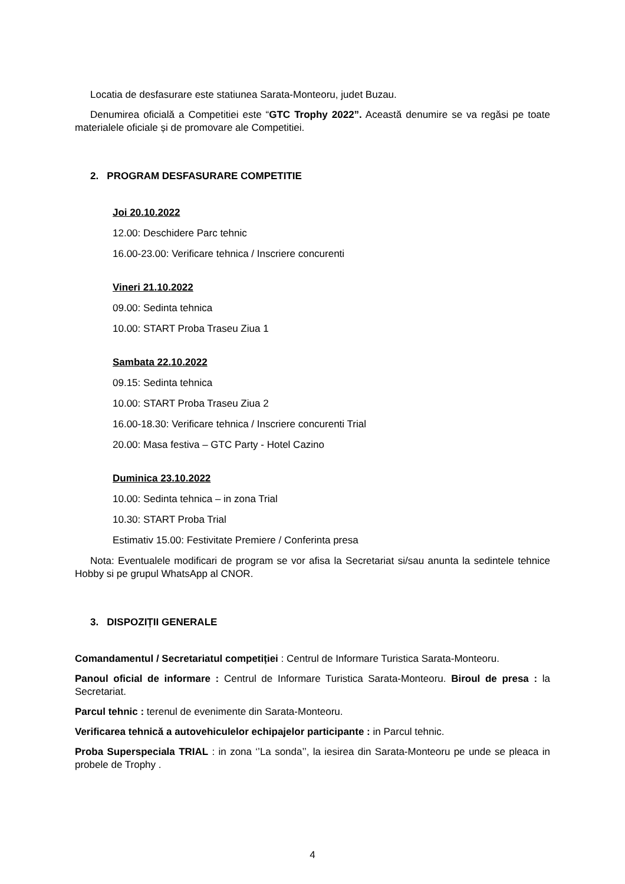Locatia de desfasurare este statiunea Sarata-Monteoru, judet Buzau.
Denumirea oficială a Competitiei este “GTC Trophy 2022”. Această denumire se va regăsi pe toate materialele oficiale și de promovare ale Competitiei.
2. PROGRAM DESFASURARE COMPETITIE
Joi 20.10.2022
12.00: Deschidere Parc tehnic
16.00-23.00: Verificare tehnica / Inscriere concurenti
Vineri 21.10.2022
09.00: Sedinta tehnica
10.00: START Proba Traseu Ziua 1
Sambata 22.10.2022
09.15: Sedinta tehnica
10.00: START Proba Traseu Ziua 2
16.00-18.30: Verificare tehnica / Inscriere concurenti Trial
20.00: Masa festiva – GTC Party - Hotel Cazino
Duminica 23.10.2022
10.00: Sedinta tehnica – in zona Trial
10.30: START Proba Trial
Estimativ 15.00: Festivitate Premiere / Conferinta presa
Nota: Eventualele modificari de program se vor afisa la Secretariat si/sau anunta la sedintele tehnice Hobby si pe grupul WhatsApp al CNOR.
3. DISPOZIȚII GENERALE
Comandamentul / Secretariatul competiției : Centrul de Informare Turistica Sarata-Monteoru.
Panoul oficial de informare : Centrul de Informare Turistica Sarata-Monteoru. Biroul de presa : la Secretariat.
Parcul tehnic : terenul de evenimente din Sarata-Monteoru.
Verificarea tehnică a autovehiculelor echipajelor participante : in Parcul tehnic.
Proba Superspeciala TRIAL : in zona ‘’La sonda’’, la iesirea din Sarata-Monteoru pe unde se pleaca in probele de Trophy .
4